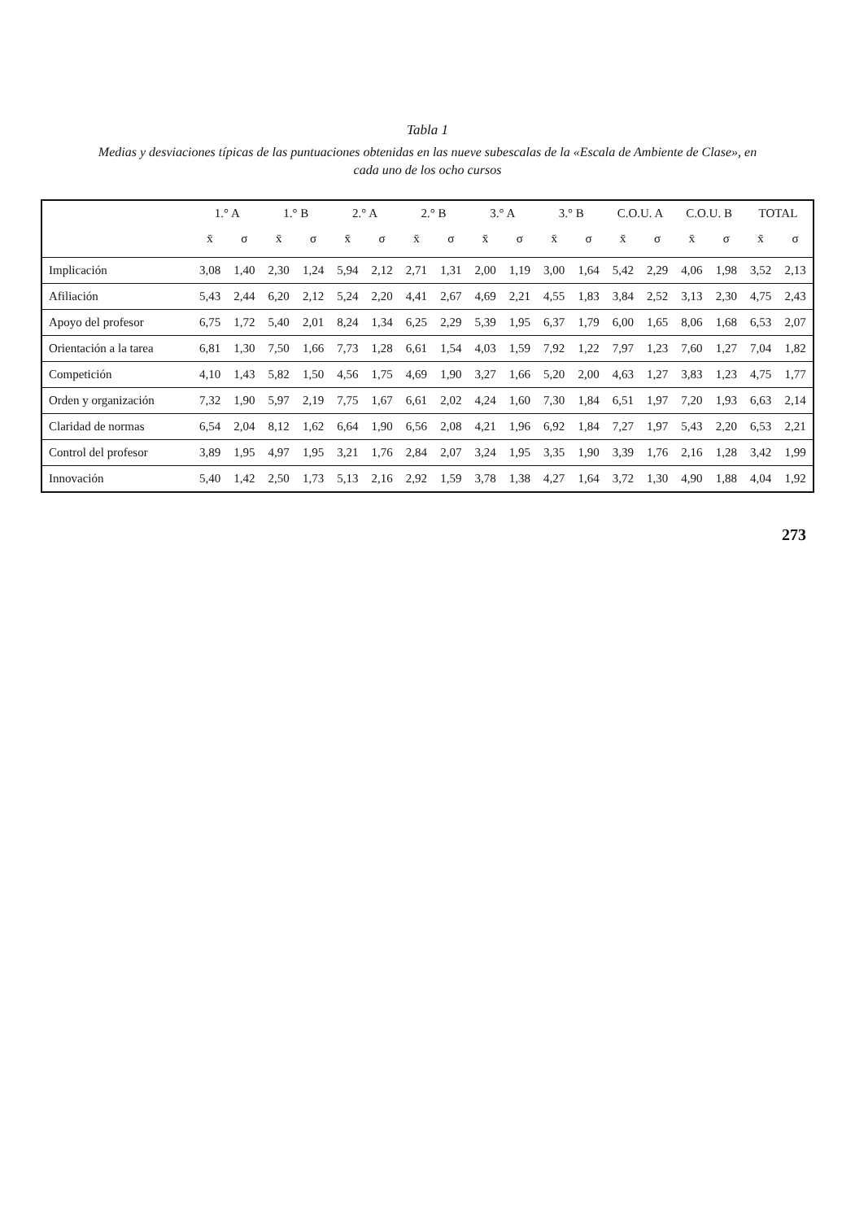Tabla 1
Medias y desviaciones típicas de las puntuaciones obtenidas en las nueve subescalas de la «Escala de Ambiente de Clase», en cada uno de los ocho cursos
| | 1.° A | | 1.° B | | 2.° A | | 2.° B | | 3.° A | | 3.° B | | C.O.U. A | | C.O.U. B | | TOTAL | |
| --- | --- | --- | --- | --- | --- | --- | --- | --- | --- | --- | --- | --- | --- | --- | --- | --- | --- | --- |
| | x̄ | σ | x̄ | σ | x̄ | σ | x̄ | σ | x̄ | σ | x̄ | σ | x̄ | σ | x̄ | σ | x̄ | σ |
| Implicación | 3,08 | 1,40 | 2,30 | 1,24 | 5,94 | 2,12 | 2,71 | 1,31 | 2,00 | 1,19 | 3,00 | 1,64 | 5,42 | 2,29 | 4,06 | 1,98 | 3,52 | 2,13 |
| Afiliación | 5,43 | 2,44 | 6,20 | 2,12 | 5,24 | 2,20 | 4,41 | 2,67 | 4,69 | 2,21 | 4,55 | 1,83 | 3,84 | 2,52 | 3,13 | 2,30 | 4,75 | 2,43 |
| Apoyo del profesor | 6,75 | 1,72 | 5,40 | 2,01 | 8,24 | 1,34 | 6,25 | 2,29 | 5,39 | 1,95 | 6,37 | 1,79 | 6,00 | 1,65 | 8,06 | 1,68 | 6,53 | 2,07 |
| Orientación a la tarea | 6,81 | 1,30 | 7,50 | 1,66 | 7,73 | 1,28 | 6,61 | 1,54 | 4,03 | 1,59 | 7,92 | 1,22 | 7,97 | 1,23 | 7,60 | 1,27 | 7,04 | 1,82 |
| Competición | 4,10 | 1,43 | 5,82 | 1,50 | 4,56 | 1,75 | 4,69 | 1,90 | 3,27 | 1,66 | 5,20 | 2,00 | 4,63 | 1,27 | 3,83 | 1,23 | 4,75 | 1,77 |
| Orden y organización | 7,32 | 1,90 | 5,97 | 2,19 | 7,75 | 1,67 | 6,61 | 2,02 | 4,24 | 1,60 | 7,30 | 1,84 | 6,51 | 1,97 | 7,20 | 1,93 | 6,63 | 2,14 |
| Claridad de normas | 6,54 | 2,04 | 8,12 | 1,62 | 6,64 | 1,90 | 6,56 | 2,08 | 4,21 | 1,96 | 6,92 | 1,84 | 7,27 | 1,97 | 5,43 | 2,20 | 6,53 | 2,21 |
| Control del profesor | 3,89 | 1,95 | 4,97 | 1,95 | 3,21 | 1,76 | 2,84 | 2,07 | 3,24 | 1,95 | 3,35 | 1,90 | 3,39 | 1,76 | 2,16 | 1,28 | 3,42 | 1,99 |
| Innovación | 5,40 | 1,42 | 2,50 | 1,73 | 5,13 | 2,16 | 2,92 | 1,59 | 3,78 | 1,38 | 4,27 | 1,64 | 3,72 | 1,30 | 4,90 | 1,88 | 4,04 | 1,92 |
273